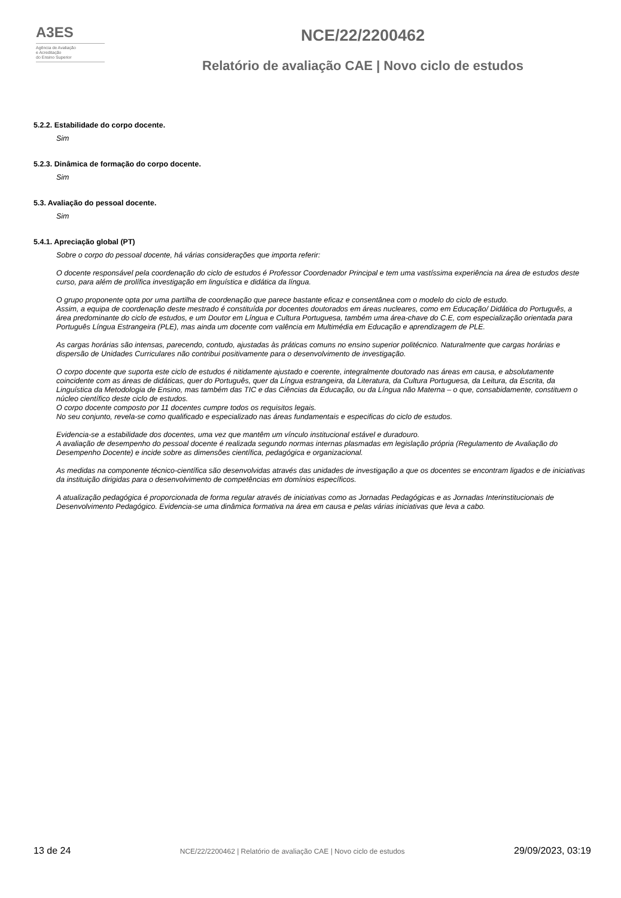A3ES
Agência de Avaliação
e Acreditação
do Ensino Superior
NCE/22/2200462
Relatório de avaliação CAE | Novo ciclo de estudos
5.2.2. Estabilidade do corpo docente.
Sim
5.2.3. Dinâmica de formação do corpo docente.
Sim
5.3. Avaliação do pessoal docente.
Sim
5.4.1. Apreciação global (PT)
Sobre o corpo do pessoal docente, há várias considerações que importa referir:
O docente responsável pela coordenação do ciclo de estudos é Professor Coordenador Principal e tem uma vastíssima experiência na área de estudos deste curso, para além de prolífica investigação em linguística e didática da língua.
O grupo proponente opta por uma partilha de coordenação que parece bastante eficaz e consentânea com o modelo do ciclo de estudo.
Assim, a equipa de coordenação deste mestrado é constituída por docentes doutorados em áreas nucleares, como em Educação/ Didática do Português, a área predominante do ciclo de estudos, e um Doutor em Língua e Cultura Portuguesa, também uma área-chave do C.E, com especialização orientada para Português Língua Estrangeira (PLE), mas ainda um docente com valência em Multimédia em Educação e aprendizagem de PLE.
As cargas horárias são intensas, parecendo, contudo, ajustadas às práticas comuns no ensino superior politécnico. Naturalmente que cargas horárias e dispersão de Unidades Curriculares não contribui positivamente para o desenvolvimento de investigação.
O corpo docente que suporta este ciclo de estudos é nitidamente ajustado e coerente, integralmente doutorado nas áreas em causa, e absolutamente coincidente com as áreas de didáticas, quer do Português, quer da Língua estrangeira, da Literatura, da Cultura Portuguesa, da Leitura, da Escrita, da Linguística da Metodologia de Ensino, mas também das TIC e das Ciências da Educação, ou da Língua não Materna – o que, consabidamente, constituem o núcleo científico deste ciclo de estudos.
O corpo docente composto por 11 docentes cumpre todos os requisitos legais.
No seu conjunto, revela-se como qualificado e especializado nas áreas fundamentais e especificas do ciclo de estudos.
Evidencia-se a estabilidade dos docentes, uma vez que mantêm um vínculo institucional estável e duradouro.
A avaliação de desempenho do pessoal docente é realizada segundo normas internas plasmadas em legislação própria (Regulamento de Avaliação do Desempenho Docente) e incide sobre as dimensões científica, pedagógica e organizacional.
As medidas na componente técnico-científica são desenvolvidas através das unidades de investigação a que os docentes se encontram ligados e de iniciativas da instituição dirigidas para o desenvolvimento de competências em domínios específicos.
A atualização pedagógica é proporcionada de forma regular através de iniciativas como as Jornadas Pedagógicas e as Jornadas Interinstitucionais de Desenvolvimento Pedagógico. Evidencia-se uma dinâmica formativa na área em causa e pelas várias iniciativas que leva a cabo.
13 de 24 NCE/22/2200462 | Relatório de avaliação CAE | Novo ciclo de estudos 29/09/2023, 03:19